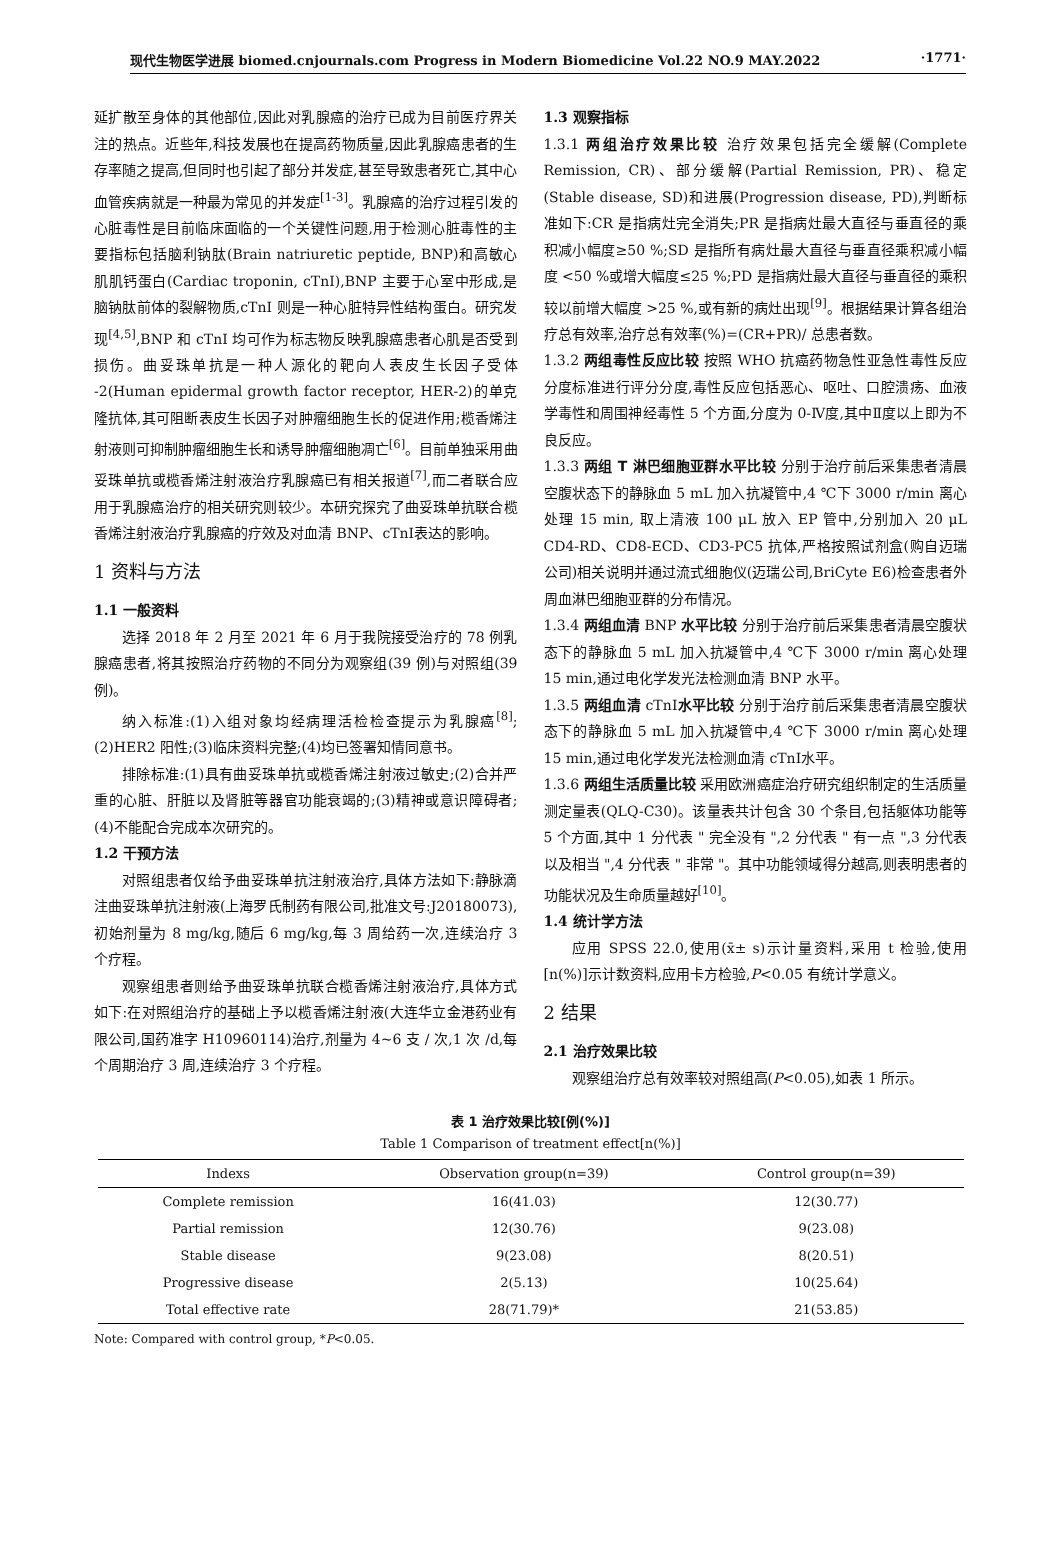现代生物医学进展 biomed.cnjournals.com Progress in Modern Biomedicine Vol.22 NO.9 MAY.2022 ·1771·
延扩散至身体的其他部位,因此对乳腺癌的治疗已成为目前医疗界关注的热点。近些年,科技发展也在提高药物质量,因此乳腺癌患者的生存率随之提高,但同时也引起了部分并发症,甚至导致患者死亡,其中心血管疾病就是一种最为常见的并发症<sup>[1-3]</sup>。乳腺癌的治疗过程引发的心脏毒性是目前临床面临的一个关键性问题,用于检测心脏毒性的主要指标包括脑利钠肽(Brain natriuretic peptide, BNP)和高敏心肌肌钙蛋白(Cardiac troponin, cTnI),BNP 主要于心室中形成,是脑钠肽前体的裂解物质,cTnI 则是一种心脏特异性结构蛋白。研究发现<sup>[4,5]</sup>,BNP 和 cTnI 均可作为标志物反映乳腺癌患者心肌是否受到损伤。曲妥珠单抗是一种人源化的靶向人表皮生长因子受体 -2(Human epidermal growth factor receptor, HER-2)的单克隆抗体,其可阻断表皮生长因子对肿瘤细胞生长的促进作用;榄香烯注射液则可抑制肿瘤细胞生长和诱导肿瘤细胞凋亡<sup>[6]</sup>。目前单独采用曲妥珠单抗或榄香烯注射液治疗乳腺癌已有相关报道<sup>[7]</sup>,而二者联合应用于乳腺癌治疗的相关研究则较少。本研究探究了曲妥珠单抗联合榄香烯注射液治疗乳腺癌的疗效及对血清 BNP、cTnⅠ表达的影响。
1 资料与方法
1.1 一般资料
选择 2018 年 2 月至 2021 年 6 月于我院接受治疗的 78 例乳腺癌患者,将其按照治疗药物的不同分为观察组(39 例)与对照组(39 例)。
纳入标准:(1)入组对象均经病理活检检查提示为乳腺癌<sup>[8]</sup>;(2)HER2 阳性;(3)临床资料完整;(4)均已签署知情同意书。
排除标准:(1)具有曲妥珠单抗或榄香烯注射液过敏史;(2)合并严重的心脏、肝脏以及肾脏等器官功能衰竭的;(3)精神或意识障碍者;(4)不能配合完成本次研究的。
1.2 干预方法
对照组患者仅给予曲妥珠单抗注射液治疗,具体方法如下:静脉滴注曲妥珠单抗注射液(上海罗氏制药有限公司,批准文号:J20180073),初始剂量为 8 mg/kg,随后 6 mg/kg,每 3 周给药一次,连续治疗 3 个疗程。
观察组患者则给予曲妥珠单抗联合榄香烯注射液治疗,具体方式如下:在对照组治疗的基础上予以榄香烯注射液(大连华立金港药业有限公司,国药准字 H10960114)治疗,剂量为 4~6 支 / 次,1 次 /d,每个周期治疗 3 周,连续治疗 3 个疗程。
1.3 观察指标
1.3.1 两组治疗效果比较 治疗效果包括完全缓解(Complete Remission, CR)、部分缓解(Partial Remission, PR)、稳定(Stable disease, SD)和进展(Progression disease, PD),判断标准如下:CR 是指病灶完全消失;PR 是指病灶最大直径与垂直径的乘积减小幅度≥50 %;SD 是指所有病灶最大直径与垂直径乘积减小幅度 <50 %或增大幅度≤25 %;PD 是指病灶最大直径与垂直径的乘积较以前增大幅度 >25 %,或有新的病灶出现<sup>[9]</sup>。根据结果计算各组治疗总有效率,治疗总有效率(%)=(CR+PR)/ 总患者数。
1.3.2 两组毒性反应比较 按照 WHO 抗癌药物急性亚急性毒性反应分度标准进行评分分度,毒性反应包括恶心、呕吐、口腔溃疡、血液学毒性和周围神经毒性 5 个方面,分度为 0-Ⅳ度,其中Ⅱ度以上即为不良反应。
1.3.3 两组 T 淋巴细胞亚群水平比较 分别于治疗前后采集患者清晨空腹状态下的静脉血 5 mL 加入抗凝管中,4 ℃下 3000 r/min 离心处理 15 min, 取上清液 100 μL 放入 EP 管中,分别加入 20 μL CD4-RD、CD8-ECD、CD3-PC5 抗体,严格按照试剂盒(购自迈瑞公司)相关说明并通过流式细胞仪(迈瑞公司,BriCyte E6)检查患者外周血淋巴细胞亚群的分布情况。
1.3.4 两组血清 BNP 水平比较 分别于治疗前后采集患者清晨空腹状态下的静脉血 5 mL 加入抗凝管中,4 ℃下 3000 r/min 离心处理 15 min,通过电化学发光法检测血清 BNP 水平。
1.3.5 两组血清 cTnⅠ水平比较 分别于治疗前后采集患者清晨空腹状态下的静脉血 5 mL 加入抗凝管中,4 ℃下 3000 r/min 离心处理 15 min,通过电化学发光法检测血清 cTnⅠ水平。
1.3.6 两组生活质量比较 采用欧洲癌症治疗研究组织制定的生活质量测定量表(QLQ-C30)。该量表共计包含 30 个条目,包括躯体功能等 5 个方面,其中 1 分代表 " 完全没有 ",2 分代表 " 有一点 ",3 分代表以及相当 ",4 分代表 " 非常 "。其中功能领域得分越高,则表明患者的功能状况及生命质量越好<sup>[10]</sup>。
1.4 统计学方法
应用 SPSS 22.0,使用(x̄± s)示计量资料,采用 t 检验,使用[n(%)]示计数资料,应用卡方检验,P<0.05 有统计学意义。
2 结果
2.1 治疗效果比较
观察组治疗总有效率较对照组高(P<0.05),如表 1 所示。
表 1 治疗效果比较[例(%)]
Table 1 Comparison of treatment effect[n(%)]
| Indexs | Observation group(n=39) | Control group(n=39) |
| --- | --- | --- |
| Complete remission | 16(41.03) | 12(30.77) |
| Partial remission | 12(30.76) | 9(23.08) |
| Stable disease | 9(23.08) | 8(20.51) |
| Progressive disease | 2(5.13) | 10(25.64) |
| Total effective rate | 28(71.79)* | 21(53.85) |
Note: Compared with control group, *P<0.05.